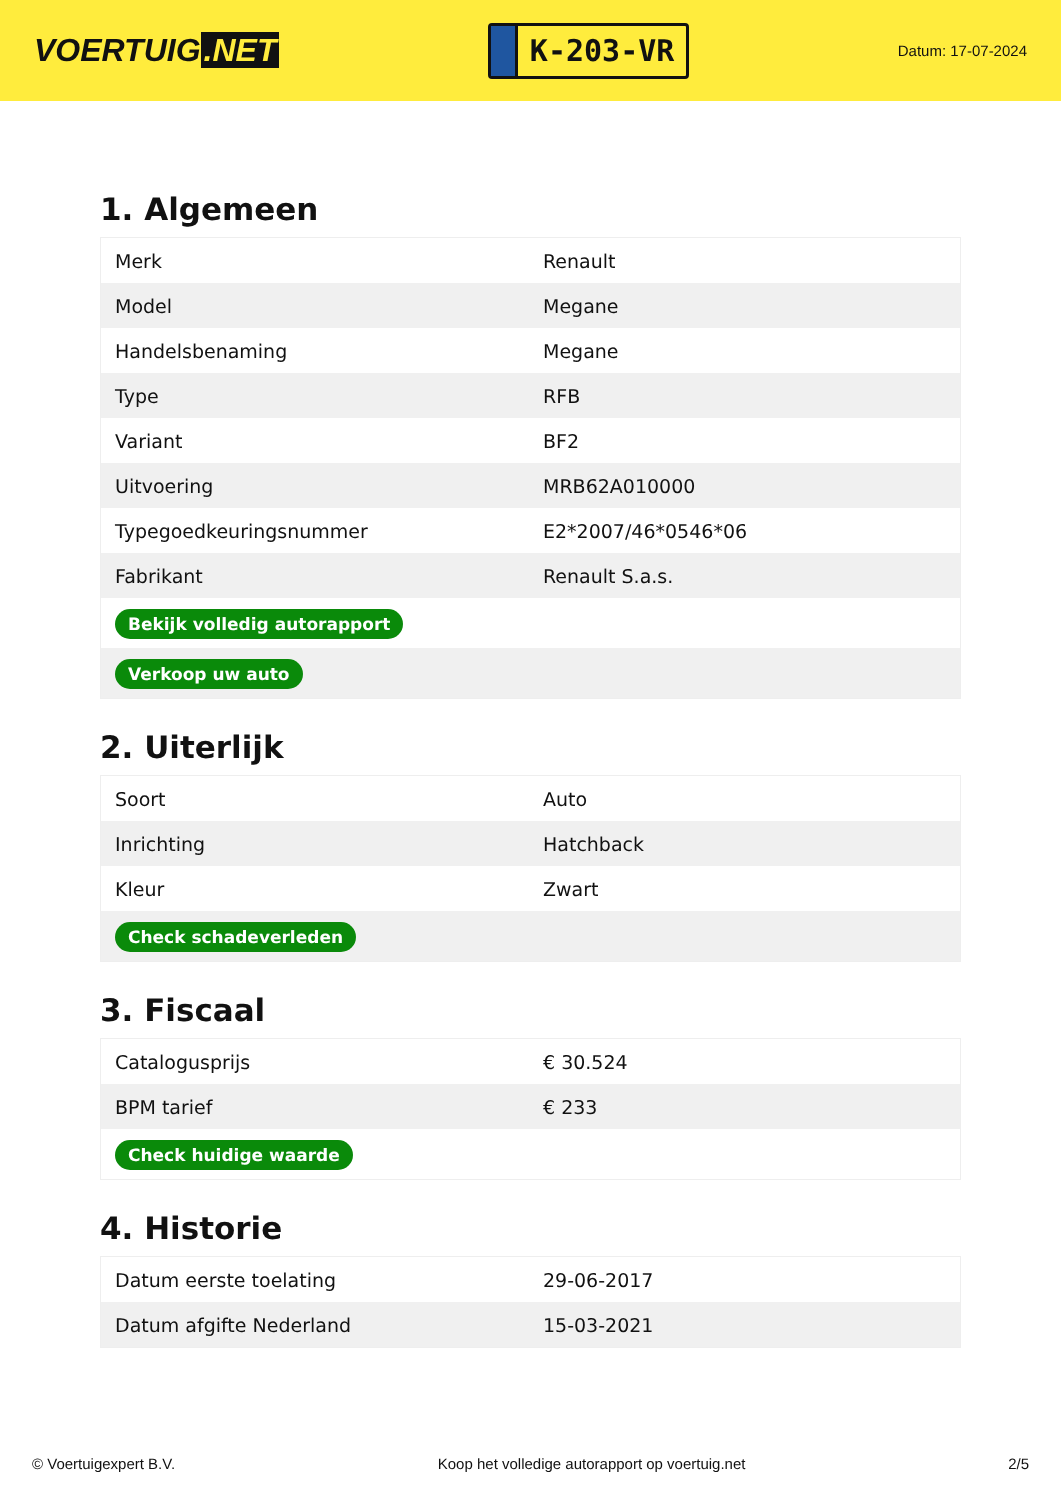VOERTUIG.NET
K-203-VR
Datum: 17-07-2024
1. Algemeen
| Merk | Renault |
| Model | Megane |
| Handelsbenaming | Megane |
| Type | RFB |
| Variant | BF2 |
| Uitvoering | MRB62A010000 |
| Typegoedkeuringsnummer | E2*2007/46*0546*06 |
| Fabrikant | Renault S.a.s. |
| Bekijk volledig autorapport | |
| Verkoop uw auto | |
2. Uiterlijk
| Soort | Auto |
| Inrichting | Hatchback |
| Kleur | Zwart |
| Check schadeverleden | |
3. Fiscaal
| Catalogusprijs | € 30.524 |
| BPM tarief | € 233 |
| Check huidige waarde | |
4. Historie
| Datum eerste toelating | 29-06-2017 |
| Datum afgifte Nederland | 15-03-2021 |
© Voertuigexpert B.V. Koop het volledige autorapport op voertuig.net 2/5